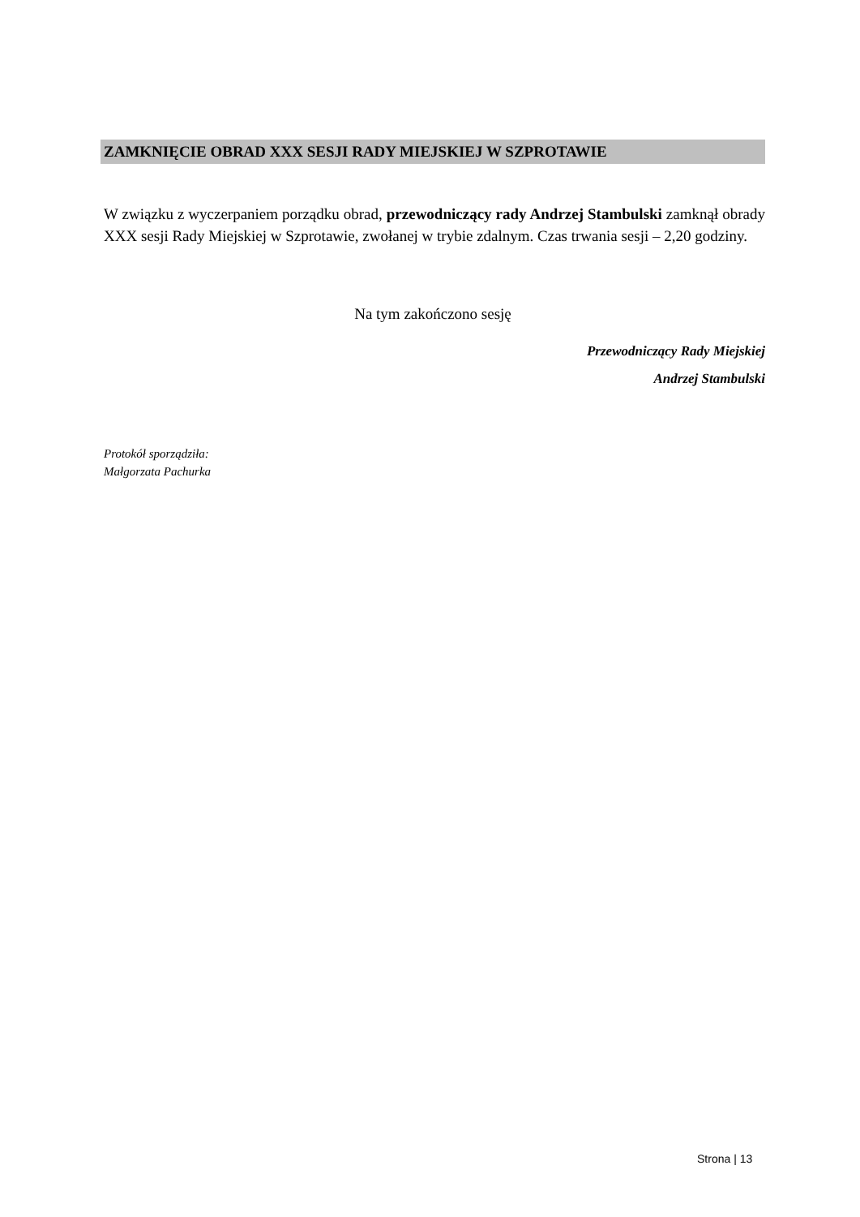ZAMKNIĘCIE OBRAD XXX SESJI RADY MIEJSKIEJ W SZPROTAWIE
W związku z wyczerpaniem porządku obrad, przewodniczący rady Andrzej Stambulski zamknął obrady XXX sesji Rady Miejskiej w Szprotawie, zwołanej w trybie zdalnym. Czas trwania sesji – 2,20 godziny.
Na tym zakończono sesję
Przewodniczący Rady Miejskiej
Andrzej Stambulski
Protokół sporządziła:
Małgorzata Pachurka
Strona | 13